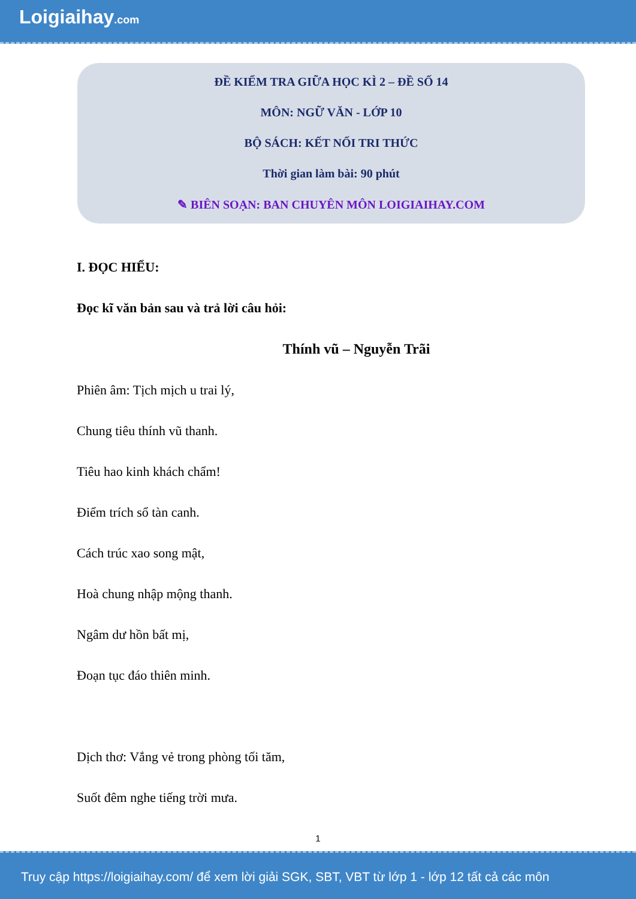Loigiaihay.com
ĐỀ KIỂM TRA GIỮA HỌC KÌ 2 – ĐỀ SỐ 14
MÔN: NGỮ VĂN - LỚP 10
BỘ SÁCH: KẾT NỐI TRI THỨC
Thời gian làm bài: 90 phút
✎ BIÊN SOẠN: BAN CHUYÊN MÔN LOIGIAIHAY.COM
I. ĐỌC HIỂU:
Đọc kĩ văn bản sau và trả lời câu hỏi:
Thính vũ – Nguyễn Trãi
Phiên âm: Tịch mịch u trai lý,
Chung tiêu thính vũ thanh.
Tiêu hao kinh khách chẩm!
Điểm trích sổ tàn canh.
Cách trúc xao song mật,
Hoà chung nhập mộng thanh.
Ngâm dư hồn bất mị,
Đoạn tục đáo thiên minh.
Dịch thơ: Vắng vẻ trong phòng tối tăm,
Suốt đêm nghe tiếng trời mưa.
1
Truy cập https://loigiaihay.com/ để xem lời giải SGK, SBT, VBT từ lớp 1 - lớp 12 tất cả các môn